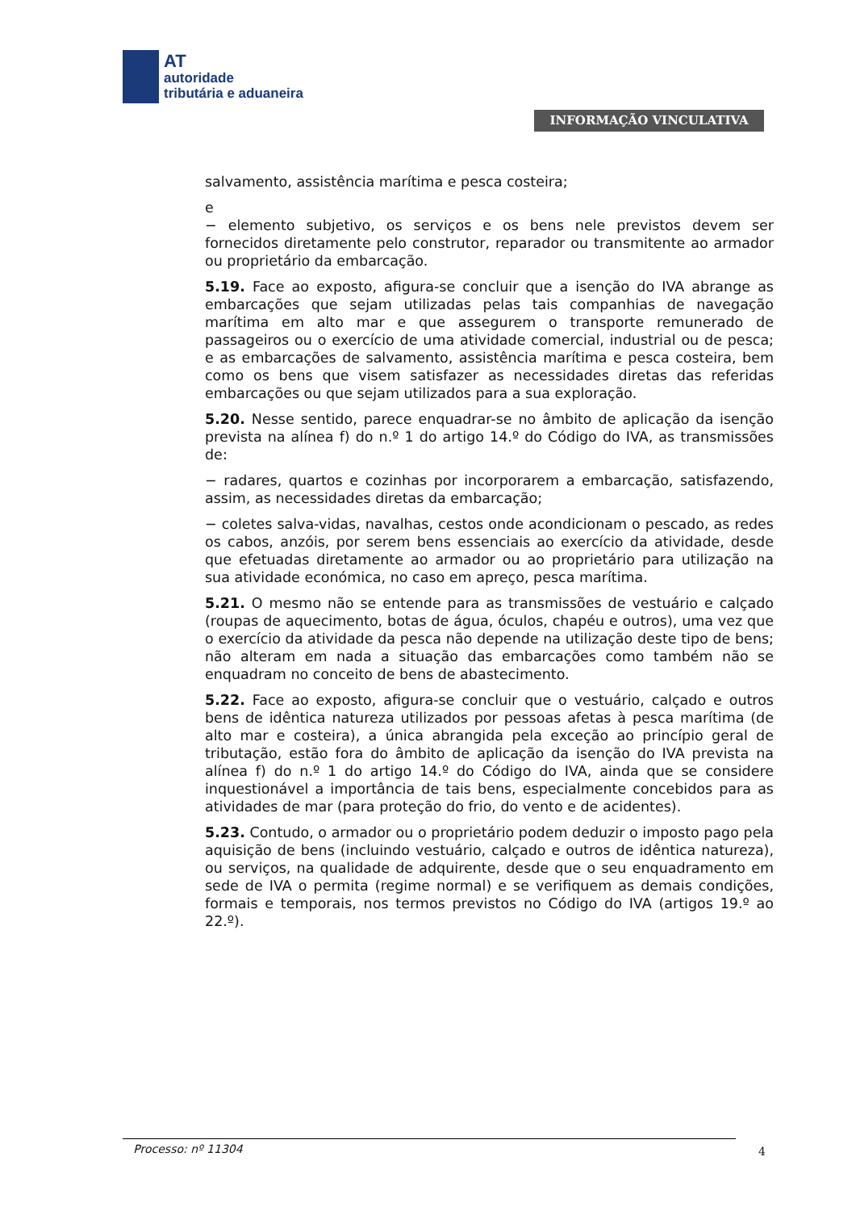AT
autoridade
tributária e aduaneira
INFORMAÇÃO VINCULATIVA
salvamento, assistência marítima e pesca costeira;
e
− elemento subjetivo, os serviços e os bens nele previstos devem ser fornecidos diretamente pelo construtor, reparador ou transmitente ao armador ou proprietário da embarcação.
5.19. Face ao exposto, afigura-se concluir que a isenção do IVA abrange as embarcações que sejam utilizadas pelas tais companhias de navegação marítima em alto mar e que assegurem o transporte remunerado de passageiros ou o exercício de uma atividade comercial, industrial ou de pesca; e as embarcações de salvamento, assistência marítima e pesca costeira, bem como os bens que visem satisfazer as necessidades diretas das referidas embarcações ou que sejam utilizados para a sua exploração.
5.20. Nesse sentido, parece enquadrar-se no âmbito de aplicação da isenção prevista na alínea f) do n.º 1 do artigo 14.º do Código do IVA, as transmissões de:
− radares, quartos e cozinhas por incorporarem a embarcação, satisfazendo, assim, as necessidades diretas da embarcação;
− coletes salva-vidas, navalhas, cestos onde acondicionam o pescado, as redes os cabos, anzóis, por serem bens essenciais ao exercício da atividade, desde que efetuadas diretamente ao armador ou ao proprietário para utilização na sua atividade económica, no caso em apreço, pesca marítima.
5.21. O mesmo não se entende para as transmissões de vestuário e calçado (roupas de aquecimento, botas de água, óculos, chapéu e outros), uma vez que o exercício da atividade da pesca não depende na utilização deste tipo de bens; não alteram em nada a situação das embarcações como também não se enquadram no conceito de bens de abastecimento.
5.22. Face ao exposto, afigura-se concluir que o vestuário, calçado e outros bens de idêntica natureza utilizados por pessoas afetas à pesca marítima (de alto mar e costeira), a única abrangida pela exceção ao princípio geral de tributação, estão fora do âmbito de aplicação da isenção do IVA prevista na alínea f) do n.º 1 do artigo 14.º do Código do IVA, ainda que se considere inquestionável a importância de tais bens, especialmente concebidos para as atividades de mar (para proteção do frio, do vento e de acidentes).
5.23. Contudo, o armador ou o proprietário podem deduzir o imposto pago pela aquisição de bens (incluindo vestuário, calçado e outros de idêntica natureza), ou serviços, na qualidade de adquirente, desde que o seu enquadramento em sede de IVA o permita (regime normal) e se verifiquem as demais condições, formais e temporais, nos termos previstos no Código do IVA (artigos 19.º ao 22.º).
Processo: nº 11304 4